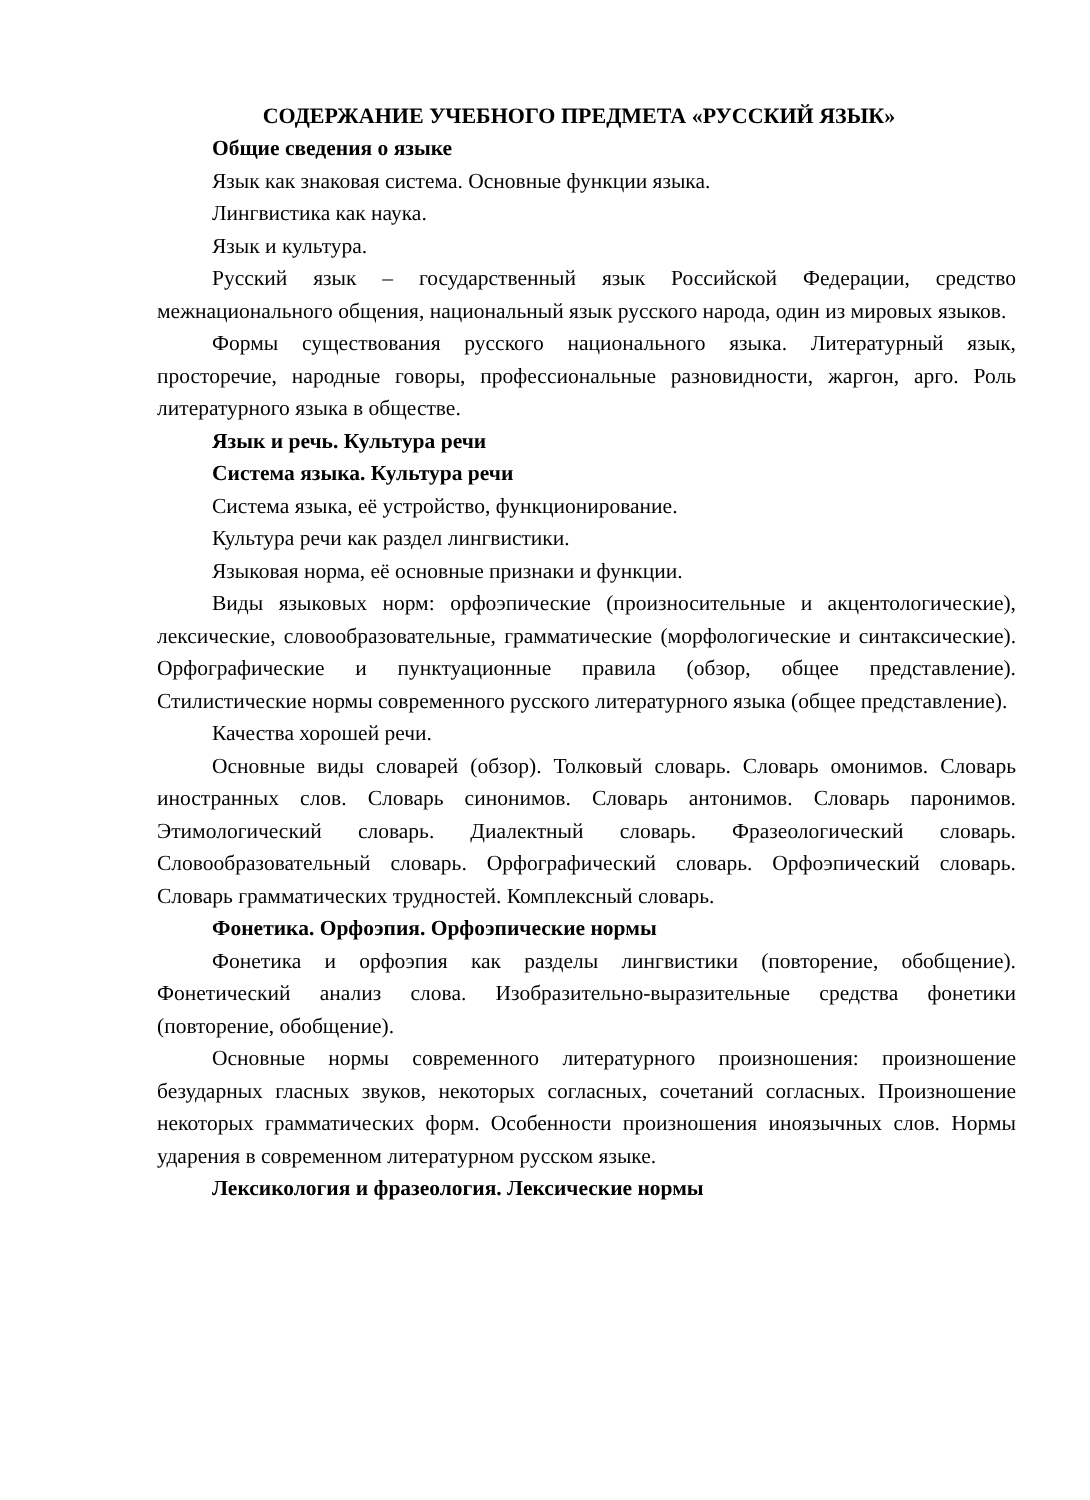СОДЕРЖАНИЕ УЧЕБНОГО ПРЕДМЕТА «РУССКИЙ ЯЗЫК»
Общие сведения о языке
Язык как знаковая система. Основные функции языка.
Лингвистика как наука.
Язык и культура.
Русский язык – государственный язык Российской Федерации, средство межнационального общения, национальный язык русского народа, один из мировых языков.
Формы существования русского национального языка. Литературный язык, просторечие, народные говоры, профессиональные разновидности, жаргон, арго. Роль литературного языка в обществе.
Язык и речь. Культура речи
Система языка. Культура речи
Система языка, её устройство, функционирование.
Культура речи как раздел лингвистики.
Языковая норма, её основные признаки и функции.
Виды языковых норм: орфоэпические (произносительные и акцентологические), лексические, словообразовательные, грамматические (морфологические и синтаксические). Орфографические и пунктуационные правила (обзор, общее представление). Стилистические нормы современного русского литературного языка (общее представление).
Качества хорошей речи.
Основные виды словарей (обзор). Толковый словарь. Словарь омонимов. Словарь иностранных слов. Словарь синонимов. Словарь антонимов. Словарь паронимов. Этимологический словарь. Диалектный словарь. Фразеологический словарь. Словообразовательный словарь. Орфографический словарь. Орфоэпический словарь. Словарь грамматических трудностей. Комплексный словарь.
Фонетика. Орфоэпия. Орфоэпические нормы
Фонетика и орфоэпия как разделы лингвистики (повторение, обобщение). Фонетический анализ слова. Изобразительно-выразительные средства фонетики (повторение, обобщение).
Основные нормы современного литературного произношения: произношение безударных гласных звуков, некоторых согласных, сочетаний согласных. Произношение некоторых грамматических форм. Особенности произношения иноязычных слов. Нормы ударения в современном литературном русском языке.
Лексикология и фразеология. Лексические нормы